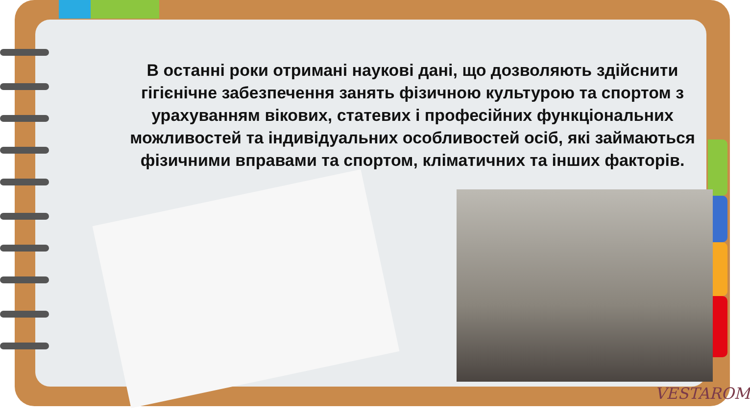В останні роки отримані наукові дані, що дозволяють здійснити гігієнічне забезпечення занять фізичною культурою та спортом з урахуванням вікових, статевих і професійних функціональних можливостей та індивідуальних особливостей осіб, які займаються фізичними вправами та спортом, кліматичних та інших факторів.
VESTAROM